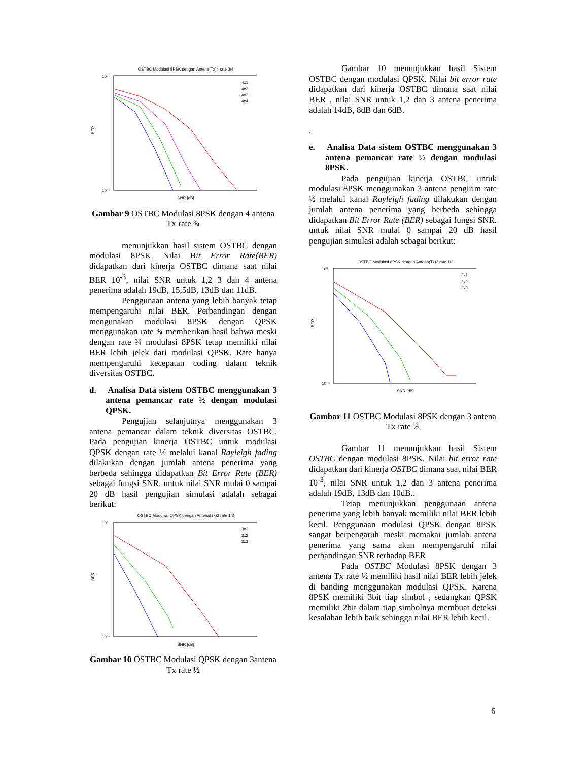OSTBC Modulasi 8PSK dengan Antena(Tx)4 rate 3/4
10⁰
10⁻⁶
BER
SNR [dB]
4x1
4x2
4x3
4x4
Gambar 9 OSTBC Modulasi 8PSK dengan 4 antena Tx rate ¾
menunjukkan hasil sistem OSTBC dengan modulasi 8PSK. Nilai Bit Error Rate(BER) didapatkan dari kinerja OSTBC dimana saat nilai BER 10<sup>-3</sup>, nilai SNR untuk 1,2 3 dan 4 antena penerima adalah 19dB, 15,5dB, 13dB dan 11dB.
Penggunaan antena yang lebih banyak tetap mempengaruhi nilai BER. Perbandingan dengan mengunakan modulasi 8PSK dengan QPSK menggunakan rate ¾ memberikan hasil bahwa meski dengan rate ¾ modulasi 8PSK tetap memiliki nilai BER lebih jelek dari modulasi QPSK. Rate hanya mempengaruhi kecepatan coding dalam teknik diversitas OSTBC.
d. Analisa Data sistem OSTBC menggunakan 3 antena pemancar rate ½ dengan modulasi QPSK.
Pengujian selanjutnya menggunakan 3 antena pemancar dalam teknik diversitas OSTBC. Pada pengujian kinerja OSTBC untuk modulasi QPSK dengan rate ½ melalui kanal Rayleigh fading dilakukan dengan jumlah antena penerima yang berbeda sehingga didapatkan Bit Error Rate (BER) sebagai fungsi SNR. untuk nilai SNR mulai 0 sampai 20 dB hasil pengujian simulasi adalah sebagai berikut:
OSTBC Modulasi QPSK dengan Antena(Tx)3 rate 1/2
10⁰
10⁻⁶
BER
SNR [dB]
3x1
3x2
3x3
Gambar 10 OSTBC Modulasi QPSK dengan 3antena Tx rate ½
Gambar 10 menunjukkan hasil Sistem OSTBC dengan modulasi QPSK. Nilai bit error rate didapatkan dari kinerja OSTBC dimana saat nilai BER , nilai SNR untuk 1,2 dan 3 antena penerima adalah 14dB, 8dB dan 6dB.
.
e. Analisa Data sistem OSTBC menggunakan 3 antena pemancar rate ½ dengan modulasi 8PSK.
Pada pengujian kinerja OSTBC untuk modulasi 8PSK menggunakan 3 antena pengirim rate ½ melalui kanal Rayleigh fading dilakukan dengan jumlah antena penerima yang berbeda sehingga didapatkan Bit Error Rate (BER) sebagai fungsi SNR. untuk nilai SNR mulai 0 sampai 20 dB hasil pengujian simulasi adalah sebagai berikut:
OSTBC Modulasi 8PSK dengan Antena(Tx)3 rate 1/2
10⁰
10⁻⁶
BER
SNR [dB]
3x1
3x2
3x3
Gambar 11 OSTBC Modulasi 8PSK dengan 3 antena Tx rate ½
Gambar 11 menunjukkan hasil Sistem OSTBC dengan modulasi 8PSK. Nilai bit error rate didapatkan dari kinerja OSTBC dimana saat nilai BER 10<sup>-3</sup>, nilai SNR untuk 1,2 dan 3 antena penerima adalah 19dB, 13dB dan 10dB..
Tetap menunjukkan penggunaan antena penerima yang lebih banyak memiliki nilai BER lebih kecil. Penggunaan modulasi QPSK dengan 8PSK sangat berpengaruh meski memakai jumlah antena penerima yang sama akan mempengaruhi nilai perbandingan SNR terhadap BER
Pada OSTBC Modulasi 8PSK dengan 3 antena Tx rate ½ memiliki hasil nilai BER lebih jelek di banding menggunakan modulasi QPSK. Karena 8PSK memiliki 3bit tiap simbol , sedangkan QPSK memiliki 2bit dalam tiap simbolnya membuat deteksi kesalahan lebih baik sehingga nilai BER lebih kecil.
6